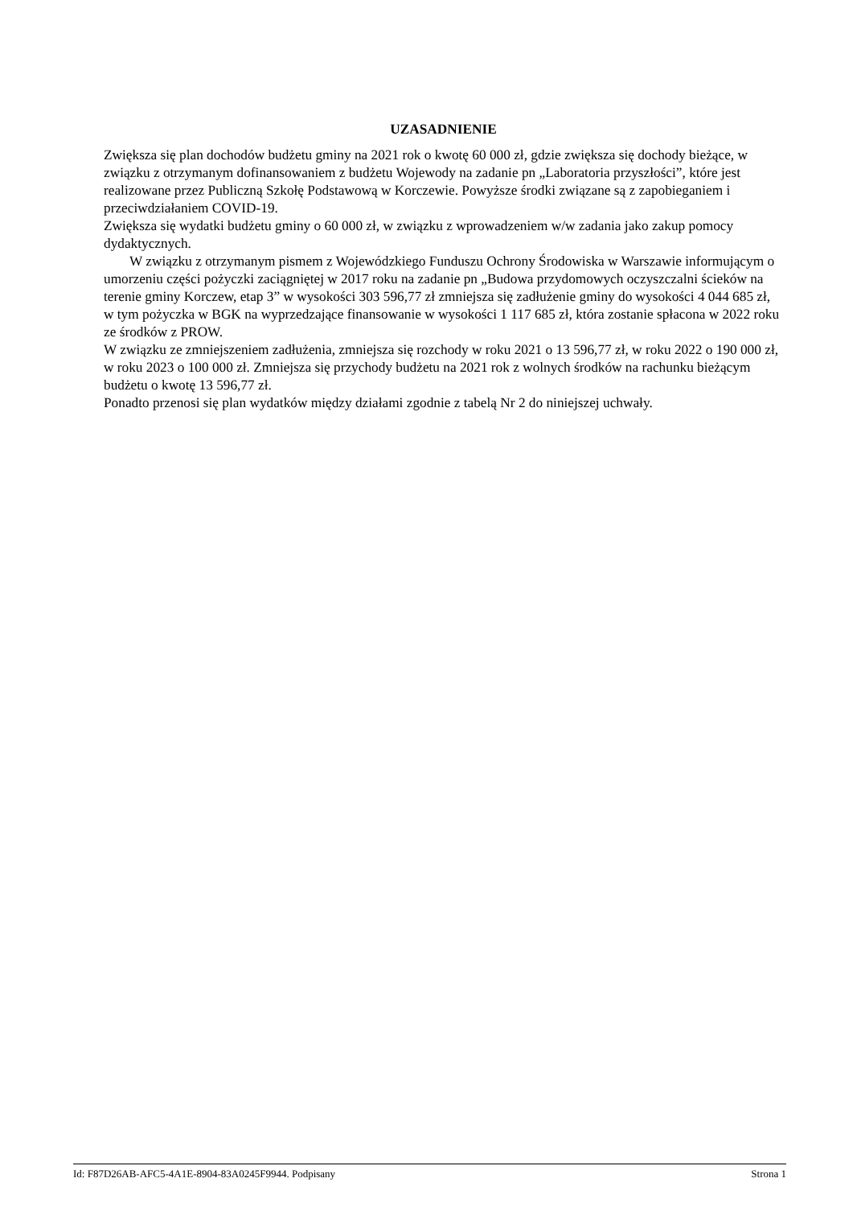UZASADNIENIE
Zwiększa się plan dochodów budżetu gminy na 2021 rok o kwotę 60 000 zł, gdzie zwiększa się dochody bieżące, w związku z otrzymanym dofinansowaniem z budżetu Wojewody na zadanie pn „Laboratoria przyszłości”, które jest realizowane przez Publiczną Szkołę Podstawową w Korczewie. Powyższe środki związane są z zapobieganiem i przeciwdziałaniem COVID-19.
Zwiększa się wydatki budżetu gminy o 60 000 zł, w związku z wprowadzeniem w/w zadania jako zakup pomocy dydaktycznych.
W związku z otrzymanym pismem z Wojewódzkiego Funduszu Ochrony Środowiska w Warszawie informującym o umorzeniu części pożyczki zaciągniętej w 2017 roku na zadanie pn „Budowa przydomowych oczyszczalni ścieków na terenie gminy Korczew, etap 3” w wysokości 303 596,77 zł zmniejsza się zadłużenie gminy do wysokości 4 044 685 zł, w tym pożyczka w BGK na wyprzedzające finansowanie w wysokości 1 117 685 zł, która zostanie spłacona w 2022 roku ze środków z PROW.
W związku ze zmniejszeniem zadłużenia, zmniejsza się rozchody w roku 2021 o 13 596,77 zł, w roku 2022 o 190 000 zł, w roku 2023 o 100 000 zł. Zmniejsza się przychody budżetu na 2021 rok z wolnych środków na rachunku bieżącym budżetu o kwotę 13 596,77 zł.
Ponadto przenosi się plan wydatków między działami zgodnie z tabelą Nr 2 do niniejszej uchwały.
Id: F87D26AB-AFC5-4A1E-8904-83A0245F9944. Podpisany Strona 1